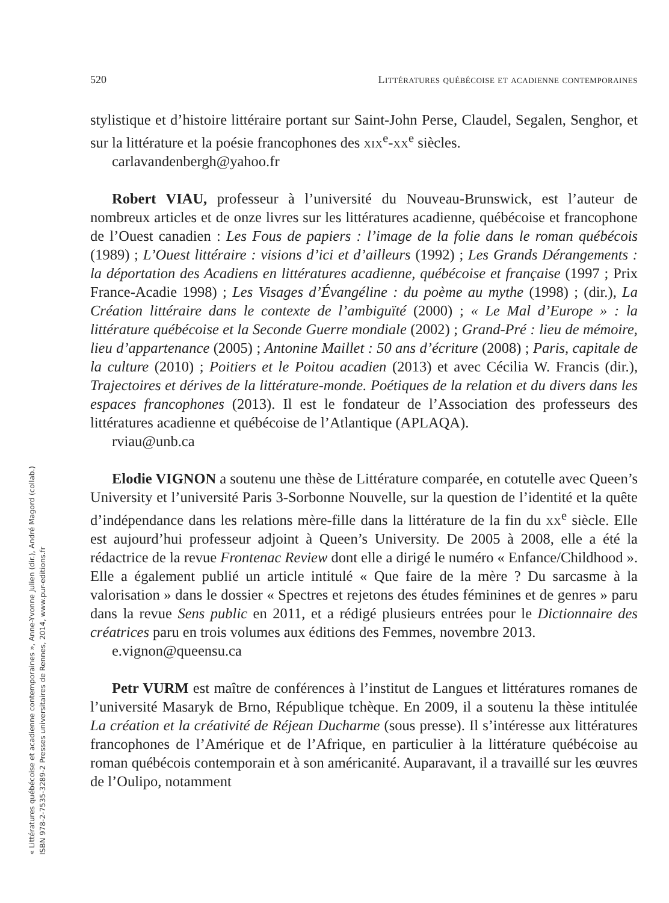« Littératures québécoise et acadienne contemporaines », Anne-Yvonne Julien (dir.), André Magord (collab.)
ISBN 978-2-7535-3289-2 Presses universitaires de Rennes, 2014, www.pur-editions.fr
520 Littératures québécoise et acadienne contemporaines
stylistique et d’histoire littéraire portant sur Saint-John Perse, Claudel, Segalen, Senghor, et sur la littérature et la poésie francophones des xix<sup>e</sup>-xx<sup>e</sup> siècles.
carlavandenbergh@yahoo.fr
Robert VIAU, professeur à l’université du Nouveau-Brunswick, est l’auteur de nombreux articles et de onze livres sur les littératures acadienne, québécoise et francophone de l’Ouest canadien : Les Fous de papiers : l’image de la folie dans le roman québécois (1989) ; L’Ouest littéraire : visions d’ici et d’ailleurs (1992) ; Les Grands Dérangements : la déportation des Acadiens en littératures acadienne, québécoise et française (1997 ; Prix France-Acadie 1998) ; Les Visages d’Évangéline : du poème au mythe (1998) ; (dir.), La Création littéraire dans le contexte de l’ambiguïté (2000) ; « Le Mal d’Europe » : la littérature québécoise et la Seconde Guerre mondiale (2002) ; Grand-Pré : lieu de mémoire, lieu d’appartenance (2005) ; Antonine Maillet : 50 ans d’écriture (2008) ; Paris, capitale de la culture (2010) ; Poitiers et le Poitou acadien (2013) et avec Cécilia W. Francis (dir.), Trajectoires et dérives de la littérature-monde. Poétiques de la relation et du divers dans les espaces francophones (2013). Il est le fondateur de l’Association des professeurs des littératures acadienne et québécoise de l’Atlantique (APLAQA).
rviau@unb.ca
Elodie VIGNON a soutenu une thèse de Littérature comparée, en cotutelle avec Queen’s University et l’université Paris 3-Sorbonne Nouvelle, sur la question de l’identité et la quête d’indépendance dans les relations mère-fille dans la littérature de la fin du xx<sup>e</sup> siècle. Elle est aujourd’hui professeur adjoint à Queen’s University. De 2005 à 2008, elle a été la rédactrice de la revue Frontenac Review dont elle a dirigé le numéro « Enfance/Childhood ». Elle a également publié un article intitulé « Que faire de la mère ? Du sarcasme à la valorisation » dans le dossier « Spectres et rejetons des études féminines et de genres » paru dans la revue Sens public en 2011, et a rédigé plusieurs entrées pour le Dictionnaire des créatrices paru en trois volumes aux éditions des Femmes, novembre 2013.
e.vignon@queensu.ca
Petr VURM est maître de conférences à l’institut de Langues et littératures romanes de l’université Masaryk de Brno, République tchèque. En 2009, il a soutenu la thèse intitulée La création et la créativité de Réjean Ducharme (sous presse). Il s’intéresse aux littératures francophones de l’Amérique et de l’Afrique, en particulier à la littérature québécoise au roman québécois contemporain et à son américanité. Auparavant, il a travaillé sur les œuvres de l’Oulipo, notamment